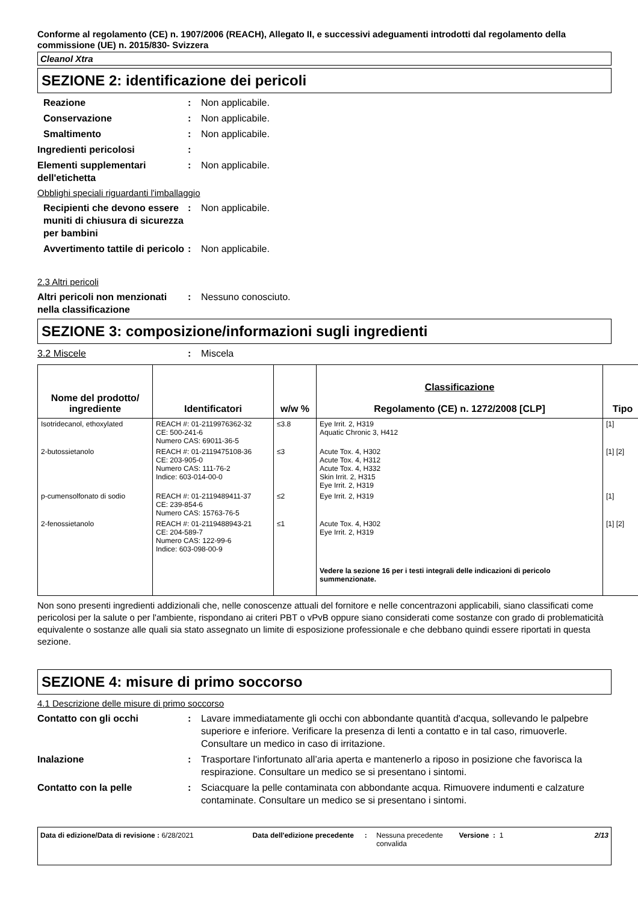Conforme al regolamento (CE) n. 1907/2006 (REACH), Allegato II, e successivi adeguamenti introdotti dal regolamento della commissione (UE) n. 2015/830- Svizzera
Cleanol Xtra
SEZIONE 2: identificazione dei pericoli
Reazione : Non applicabile.
Conservazione : Non applicabile.
Smaltimento : Non applicabile.
Ingredienti pericolosi :
Elementi supplementari dell'etichetta
: Non applicabile.
Obblighi speciali riguardanti l'imballaggio
Recipienti che devono essere muniti di chiusura di sicurezza per bambini
: Non applicabile.
Avvertimento tattile di pericolo
: Non applicabile.
2.3 Altri pericoli
Altri pericoli non menzionati nella classificazione
: Nessuno conosciuto.
SEZIONE 3: composizione/informazioni sugli ingredienti
3.2 Miscele : Miscela
| Nome del prodotto/ ingrediente | Identificatori | w/w % | Classificazione Regolamento (CE) n. 1272/2008 [CLP] | Tipo |
| --- | --- | --- | --- | --- |
| Isotridecanol, ethoxylated | REACH #: 01-2119976362-32 CE: 500-241-6 Numero CAS: 69011-36-5 | ≤3.8 | Eye Irrit. 2, H319 Aquatic Chronic 3, H412 | [1] |
| 2-butossietanolo | REACH #: 01-2119475108-36 CE: 203-905-0 Numero CAS: 111-76-2 Indice: 603-014-00-0 | ≤3 | Acute Tox. 4, H302 Acute Tox. 4, H312 Acute Tox. 4, H332 Skin Irrit. 2, H315 Eye Irrit. 2, H319 | [1] [2] |
| p-cumensolfonato di sodio | REACH #: 01-2119489411-37 CE: 239-854-6 Numero CAS: 15763-76-5 | ≤2 | Eye Irrit. 2, H319 | [1] |
| 2-fenossietanolo | REACH #: 01-2119488943-21 CE: 204-589-7 Numero CAS: 122-99-6 Indice: 603-098-00-9 | ≤1 | Acute Tox. 4, H302 Eye Irrit. 2, H319 | [1] [2] |
| | | | Vedere la sezione 16 per i testi integrali delle indicazioni di pericolo summenzionate. | |
Non sono presenti ingredienti addizionali che, nelle conoscenze attuali del fornitore e nelle concentrazoni applicabili, siano classificati come pericolosi per la salute o per l'ambiente, rispondano ai criteri PBT o vPvB oppure siano considerati come sostanze con grado di problematicità equivalente o sostanze alle quali sia stato assegnato un limite di esposizione professionale e che debbano quindi essere riportati in questa sezione.
SEZIONE 4: misure di primo soccorso
4.1 Descrizione delle misure di primo soccorso
Contatto con gli occhi : Lavare immediatamente gli occhi con abbondante quantità d'acqua, sollevando le palpebre superiore e inferiore. Verificare la presenza di lenti a contatto e in tal caso, rimuoverle. Consultare un medico in caso di irritazione.
Inalazione : Trasportare l'infortunato all’aria aperta e mantenerlo a riposo in posizione che favorisca la respirazione. Consultare un medico se si presentano i sintomi.
Contatto con la pelle : Sciacquare la pelle contaminata con abbondante acqua. Rimuovere indumenti e calzature contaminate. Consultare un medico se si presentano i sintomi.
Data di edizione/Data di revisione : 6/28/2021 Data dell'edizione precedente
: Nessuna precedente convalida
Versione : 1 2/13